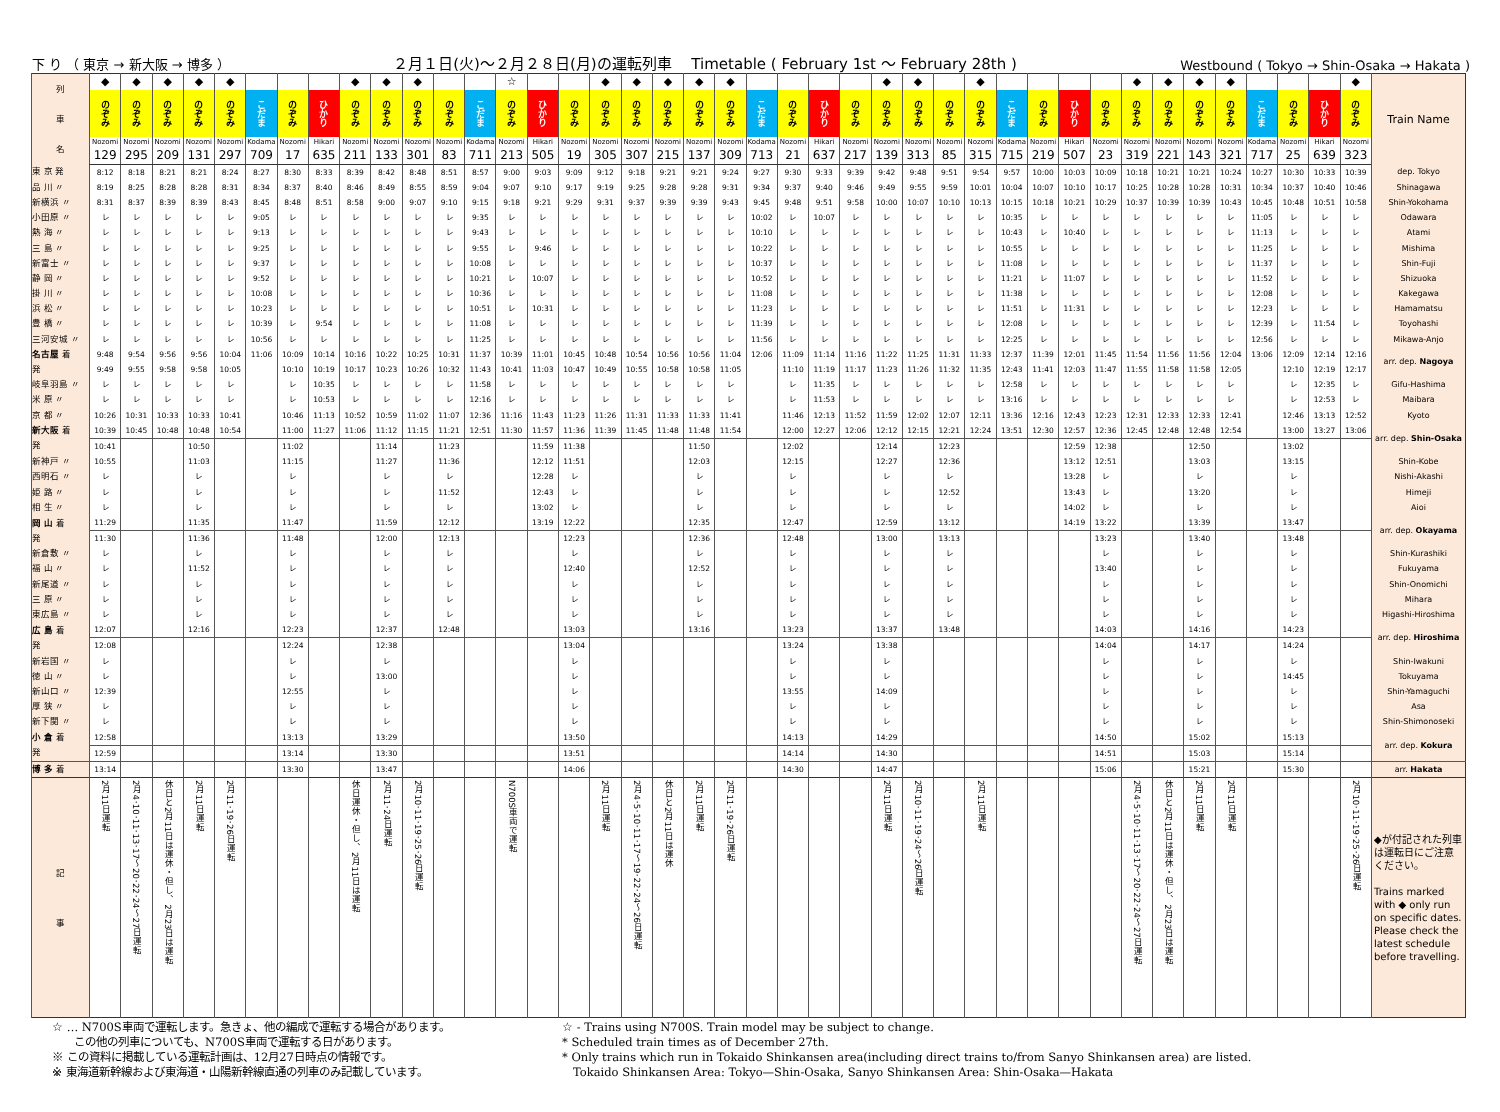下 り （ 東京 → 新大阪 → 博多 ） ２月１日(火)～２月２８日(月)の運転列車　 Timetable ( February 1st ～ February 28th ) Westbound ( Tokyo → Shin-Osaka → Hakata )
| 列 車 名 | ◆ | ◆ | ◆ | ◆ | ◆ | | | | ◆ | ◆ | ◆ | | | ☆ | | | ◆ | ◆ | ◆ | ◆ | ◆ | | | | | ◆ | ◆ | | ◆ | | | | | ◆ | ◆ | ◆ | ◆ | | | | ◆ | Train Name |
| | のぞみ | のぞみ | のぞみ | のぞみ | のぞみ | こだま | のぞみ | ひかり | のぞみ | のぞみ | のぞみ | のぞみ | こだま | のぞみ | ひかり | のぞみ | のぞみ | のぞみ | のぞみ | のぞみ | のぞみ | こだま | のぞみ | ひかり | のぞみ | のぞみ | のぞみ | のぞみ | のぞみ | こだま | のぞみ | ひかり | のぞみ | のぞみ | のぞみ | のぞみ | のぞみ | こだま | のぞみ | ひかり | のぞみ | |
| | Nozomi | Nozomi | Nozomi | Nozomi | Nozomi | Kodama | Nozomi | Hikari | Nozomi | Nozomi | Nozomi | Nozomi | Kodama | Nozomi | Hikari | Nozomi | Nozomi | Nozomi | Nozomi | Nozomi | Nozomi | Kodama | Nozomi | Hikari | Nozomi | Nozomi | Nozomi | Nozomi | Nozomi | Kodama | Nozomi | Hikari | Nozomi | Nozomi | Nozomi | Nozomi | Nozomi | Kodama | Nozomi | Hikari | Nozomi | |
| | 129 | 295 | 209 | 131 | 297 | 709 | 17 | 635 | 211 | 133 | 301 | 83 | 711 | 213 | 505 | 19 | 305 | 307 | 215 | 137 | 309 | 713 | 21 | 637 | 217 | 139 | 313 | 85 | 315 | 715 | 219 | 507 | 23 | 319 | 221 | 143 | 321 | 717 | 25 | 639 | 323 | |
| 東 京 発 | 8:12 | 8:18 | 8:21 | 8:21 | 8:24 | 8:27 | 8:30 | 8:33 | 8:39 | 8:42 | 8:48 | 8:51 | 8:57 | 9:00 | 9:03 | 9:09 | 9:12 | 9:18 | 9:21 | 9:21 | 9:24 | 9:27 | 9:30 | 9:33 | 9:39 | 9:42 | 9:48 | 9:51 | 9:54 | 9:57 | 10:00 | 10:03 | 10:09 | 10:18 | 10:21 | 10:21 | 10:24 | 10:27 | 10:30 | 10:33 | 10:39 | dep. Tokyo |
| 品 川 〃 | 8:19 | 8:25 | 8:28 | 8:28 | 8:31 | 8:34 | 8:37 | 8:40 | 8:46 | 8:49 | 8:55 | 8:59 | 9:04 | 9:07 | 9:10 | 9:17 | 9:19 | 9:25 | 9:28 | 9:28 | 9:31 | 9:34 | 9:37 | 9:40 | 9:46 | 9:49 | 9:55 | 9:59 | 10:01 | 10:04 | 10:07 | 10:10 | 10:17 | 10:25 | 10:28 | 10:28 | 10:31 | 10:34 | 10:37 | 10:40 | 10:46 | Shinagawa |
| 新横浜 〃 | 8:31 | 8:37 | 8:39 | 8:39 | 8:43 | 8:45 | 8:48 | 8:51 | 8:58 | 9:00 | 9:07 | 9:10 | 9:15 | 9:18 | 9:21 | 9:29 | 9:31 | 9:37 | 9:39 | 9:39 | 9:43 | 9:45 | 9:48 | 9:51 | 9:58 | 10:00 | 10:07 | 10:10 | 10:13 | 10:15 | 10:18 | 10:21 | 10:29 | 10:37 | 10:39 | 10:39 | 10:43 | 10:45 | 10:48 | 10:51 | 10:58 | Shin-Yokohama |
| 小田原 〃 | レ | レ | レ | レ | レ | 9:05 | レ | レ | レ | レ | レ | レ | 9:35 | レ | レ | レ | レ | レ | レ | レ | レ | 10:02 | レ | 10:07 | レ | レ | レ | レ | レ | 10:35 | レ | レ | レ | レ | レ | レ | レ | 11:05 | レ | レ | レ | Odawara |
| 熱 海 〃 | レ | レ | レ | レ | レ | 9:13 | レ | レ | レ | レ | レ | レ | 9:43 | レ | レ | レ | レ | レ | レ | レ | レ | 10:10 | レ | レ | レ | レ | レ | レ | レ | 10:43 | レ | 10:40 | レ | レ | レ | レ | レ | 11:13 | レ | レ | レ | Atami |
| 三 島 〃 | レ | レ | レ | レ | レ | 9:25 | レ | レ | レ | レ | レ | レ | 9:55 | レ | 9:46 | レ | レ | レ | レ | レ | レ | 10:22 | レ | レ | レ | レ | レ | レ | レ | 10:55 | レ | レ | レ | レ | レ | レ | レ | 11:25 | レ | レ | レ | Mishima |
| 新富士 〃 | レ | レ | レ | レ | レ | 9:37 | レ | レ | レ | レ | レ | レ | 10:08 | レ | レ | レ | レ | レ | レ | レ | レ | 10:37 | レ | レ | レ | レ | レ | レ | レ | 11:08 | レ | レ | レ | レ | レ | レ | レ | 11:37 | レ | レ | レ | Shin-Fuji |
| 静 岡 〃 | レ | レ | レ | レ | レ | 9:52 | レ | レ | レ | レ | レ | レ | 10:21 | レ | 10:07 | レ | レ | レ | レ | レ | レ | 10:52 | レ | レ | レ | レ | レ | レ | レ | 11:21 | レ | 11:07 | レ | レ | レ | レ | レ | 11:52 | レ | レ | レ | Shizuoka |
| 掛 川 〃 | レ | レ | レ | レ | レ | 10:08 | レ | レ | レ | レ | レ | レ | 10:36 | レ | レ | レ | レ | レ | レ | レ | レ | 11:08 | レ | レ | レ | レ | レ | レ | レ | 11:38 | レ | レ | レ | レ | レ | レ | レ | 12:08 | レ | レ | レ | Kakegawa |
| 浜 松 〃 | レ | レ | レ | レ | レ | 10:23 | レ | レ | レ | レ | レ | レ | 10:51 | レ | 10:31 | レ | レ | レ | レ | レ | レ | 11:23 | レ | レ | レ | レ | レ | レ | レ | 11:51 | レ | 11:31 | レ | レ | レ | レ | レ | 12:23 | レ | レ | レ | Hamamatsu |
| 豊 橋 〃 | レ | レ | レ | レ | レ | 10:39 | レ | 9:54 | レ | レ | レ | レ | 11:08 | レ | レ | レ | レ | レ | レ | レ | レ | 11:39 | レ | レ | レ | レ | レ | レ | レ | 12:08 | レ | レ | レ | レ | レ | レ | レ | 12:39 | レ | 11:54 | レ | Toyohashi |
| 三河安城 〃 | レ | レ | レ | レ | レ | 10:56 | レ | レ | レ | レ | レ | レ | 11:25 | レ | レ | レ | レ | レ | レ | レ | レ | 11:56 | レ | レ | レ | レ | レ | レ | レ | 12:25 | レ | レ | レ | レ | レ | レ | レ | 12:56 | レ | レ | レ | Mikawa-Anjo |
| 名古屋 着 発 | 9:48 | 9:54 | 9:56 | 9:56 | 10:04 | 11:06 | 10:09 | 10:14 | 10:16 | 10:22 | 10:25 | 10:31 | 11:37 | 10:39 | 11:01 | 10:45 | 10:48 | 10:54 | 10:56 | 10:56 | 11:04 | 12:06 | 11:09 | 11:14 | 11:16 | 11:22 | 11:25 | 11:31 | 11:33 | 12:37 | 11:39 | 12:01 | 11:45 | 11:54 | 11:56 | 11:56 | 12:04 | 13:06 | 12:09 | 12:14 | 12:16 | arr. dep. Nagoya |
| | 9:49 | 9:55 | 9:58 | 9:58 | 10:05 | | 10:10 | 10:19 | 10:17 | 10:23 | 10:26 | 10:32 | 11:43 | 10:41 | 11:03 | 10:47 | 10:49 | 10:55 | 10:58 | 10:58 | 11:05 | | 11:10 | 11:19 | 11:17 | 11:23 | 11:26 | 11:32 | 11:35 | 12:43 | 11:41 | 12:03 | 11:47 | 11:55 | 11:58 | 11:58 | 12:05 | | 12:10 | 12:19 | 12:17 | |
| 岐阜羽島 〃 | レ | レ | レ | レ | レ | | レ | 10:35 | レ | レ | レ | レ | 11:58 | レ | レ | レ | レ | レ | レ | レ | レ | | レ | 11:35 | レ | レ | レ | レ | レ | 12:58 | レ | レ | レ | レ | レ | レ | レ | | レ | 12:35 | レ | Gifu-Hashima |
| 米 原 〃 | レ | レ | レ | レ | レ | | レ | 10:53 | レ | レ | レ | レ | 12:16 | レ | レ | レ | レ | レ | レ | レ | レ | | レ | 11:53 | レ | レ | レ | レ | レ | 13:16 | レ | レ | レ | レ | レ | レ | レ | | レ | 12:53 | レ | Maibara |
| 京 都 〃 | 10:26 | 10:31 | 10:33 | 10:33 | 10:41 | | 10:46 | 11:13 | 10:52 | 10:59 | 11:02 | 11:07 | 12:36 | 11:16 | 11:43 | 11:23 | 11:26 | 11:31 | 11:33 | 11:33 | 11:41 | | 11:46 | 12:13 | 11:52 | 11:59 | 12:02 | 12:07 | 12:11 | 13:36 | 12:16 | 12:43 | 12:23 | 12:31 | 12:33 | 12:33 | 12:41 | | 12:46 | 13:13 | 12:52 | Kyoto |
| 新大阪 着 発 | 10:39 | 10:45 | 10:48 | 10:48 | 10:54 | | 11:00 | 11:27 | 11:06 | 11:12 | 11:15 | 11:21 | 12:51 | 11:30 | 11:57 | 11:36 | 11:39 | 11:45 | 11:48 | 11:48 | 11:54 | | 12:00 | 12:27 | 12:06 | 12:12 | 12:15 | 12:21 | 12:24 | 13:51 | 12:30 | 12:57 | 12:36 | 12:45 | 12:48 | 12:48 | 12:54 | | 13:00 | 13:27 | 13:06 | arr. dep. Shin-Osaka |
| | 10:41 | | | 10:50 | | | 11:02 | | | 11:14 | | 11:23 | | | 11:59 | 11:38 | | | | 11:50 | | | 12:02 | | | 12:14 | | 12:23 | | | | 12:59 | 12:38 | | | 12:50 | | | 13:02 | | | |
| 新神戸 〃 | 10:55 | | | 11:03 | | | 11:15 | | | 11:27 | | 11:36 | | | 12:12 | 11:51 | | | | 12:03 | | | 12:15 | | | 12:27 | | 12:36 | | | | 13:12 | 12:51 | | | 13:03 | | | 13:15 | | | Shin-Kobe |
| 西明石 〃 | レ | | | レ | | | レ | | | レ | | レ | | | 12:28 | レ | | | | レ | | | レ | | | レ | | レ | | | | 13:28 | レ | | | レ | | | レ | | | Nishi-Akashi |
| 姫 路 〃 | レ | | | レ | | | レ | | | レ | | 11:52 | | | 12:43 | レ | | | | レ | | | レ | | | レ | | 12:52 | | | | 13:43 | レ | | | 13:20 | | | レ | | | Himeji |
| 相 生 〃 | レ | | | レ | | | レ | | | レ | | レ | | | 13:02 | レ | | | | レ | | | レ | | | レ | | レ | | | | 14:02 | レ | | | レ | | | レ | | | Aioi |
| 岡 山 着 発 | 11:29 | | | 11:35 | | | 11:47 | | | 11:59 | | 12:12 | | | 13:19 | 12:22 | | | | 12:35 | | | 12:47 | | | 12:59 | | 13:12 | | | | 14:19 | 13:22 | | | 13:39 | | | 13:47 | | | arr. dep. Okayama |
| | 11:30 | | | 11:36 | | | 11:48 | | | 12:00 | | 12:13 | | | | 12:23 | | | | 12:36 | | | 12:48 | | | 13:00 | | 13:13 | | | | | 13:23 | | | 13:40 | | | 13:48 | | | |
| 新倉敷 〃 | レ | | | レ | | | レ | | | レ | | レ | | | | レ | | | | レ | | | レ | | | レ | | レ | | | | | レ | | | レ | | | レ | | | Shin-Kurashiki |
| 福 山 〃 | レ | | | 11:52 | | | レ | | | レ | | レ | | | | 12:40 | | | | 12:52 | | | レ | | | レ | | レ | | | | | 13:40 | | | レ | | | レ | | | Fukuyama |
| 新尾道 〃 | レ | | | レ | | | レ | | | レ | | レ | | | | レ | | | | レ | | | レ | | | レ | | レ | | | | | レ | | | レ | | | レ | | | Shin-Onomichi |
| 三 原 〃 | レ | | | レ | | | レ | | | レ | | レ | | | | レ | | | | レ | | | レ | | | レ | | レ | | | | | レ | | | レ | | | レ | | | Mihara |
| 東広島 〃 | レ | | | レ | | | レ | | | レ | | レ | | | | レ | | | | レ | | | レ | | | レ | | レ | | | | | レ | | | レ | | | レ | | | Higashi-Hiroshima |
| 広 島 着 発 | 12:07 | | | 12:16 | | | 12:23 | | | 12:37 | | 12:48 | | | | 13:03 | | | | 13:16 | | | 13:23 | | | 13:37 | | 13:48 | | | | | 14:03 | | | 14:16 | | | 14:23 | | | arr. dep. Hiroshima |
| | 12:08 | | | | | | 12:24 | | | 12:38 | | | | | | 13:04 | | | | | | | 13:24 | | | 13:38 | | | | | | | 14:04 | | | 14:17 | | | 14:24 | | | |
| 新岩国 〃 | レ | | | | | | レ | | | レ | | | | | | レ | | | | | | | レ | | | レ | | | | | | | レ | | | レ | | | レ | | | Shin-Iwakuni |
| 徳 山 〃 | レ | | | | | | レ | | | 13:00 | | | | | | レ | | | | | | | レ | | | レ | | | | | | | レ | | | レ | | | 14:45 | | | Tokuyama |
| 新山口 〃 | 12:39 | | | | | | 12:55 | | | レ | | | | | | レ | | | | | | | 13:55 | | | 14:09 | | | | | | | レ | | | レ | | | レ | | | Shin-Yamaguchi |
| 厚 狭 〃 | レ | | | | | | レ | | | レ | | | | | | レ | | | | | | | レ | | | レ | | | | | | | レ | | | レ | | | レ | | | Asa |
| 新下関 〃 | レ | | | | | | レ | | | レ | | | | | | レ | | | | | | | レ | | | レ | | | | | | | レ | | | レ | | | レ | | | Shin-Shimonoseki |
| 小 倉 着 発 | 12:58 | | | | | | 13:13 | | | 13:29 | | | | | | 13:50 | | | | | | | 14:13 | | | 14:29 | | | | | | | 14:50 | | | 15:02 | | | 15:13 | | | arr. dep. Kokura |
| | 12:59 | | | | | | 13:14 | | | 13:30 | | | | | | 13:51 | | | | | | | 14:14 | | | 14:30 | | | | | | | 14:51 | | | 15:03 | | | 15:14 | | | |
| 博 多 着 | 13:14 | | | | | | 13:30 | | | 13:47 | | | | | | 14:06 | | | | | | | 14:30 | | | 14:47 | | | | | | | 15:06 | | | 15:21 | | | 15:30 | | | arr. Hakata |
| 記 事 | 2月11日運転 | 2月4･10･11･13･17～20･22･24～27日運転 | 休日と2月11日は運休・但し、2月23日は運転 | 2月11日運転 | 2月11･19･26日運転 | | | | 休日運休・但し、2月11日は運転 | 2月11･24日運転 | 2月10･11･19･25･26日運転 | | | N700S車両で運転 | | | 2月11日運転 | 2月4･5･10･11･17～19･22･24～26日運転 | 休日と2月11日は運休 | 2月11日運転 | 2月11･19･26日運転 | | | | | 2月11日運転 | 2月10･11･19･24～26日運転 | | 2月11日運転 | | | | | 2月4･5･10･11･13･17～20･22･24～27日運転 | 休日と2月11日は運休・但し、2月23日は運転 | 2月11日運転 | 2月11日運転 | | | | 2月10･11･19･25･26日運転 | ◆が付記された列車は運転日にご注意ください。 Trains marked with ◆ only run on specific dates. Please check the latest schedule before travelling. |
☆ … N700S車両で運転します。急きょ、他の編成で運転する場合があります。
　　この他の列車についても、N700S車両で運転する日があります。
※ この資料に掲載している運転計画は、12月27日時点の情報です。
※ 東海道新幹線および東海道・山陽新幹線直通の列車のみ記載しています。
☆ - Trains using N700S. Train model may be subject to change.
* Scheduled train times as of December 27th.
* Only trains which run in Tokaido Shinkansen area(including direct trains to/from Sanyo Shinkansen area) are listed.
　Tokaido Shinkansen Area: Tokyo—Shin-Osaka, Sanyo Shinkansen Area: Shin-Osaka—Hakata